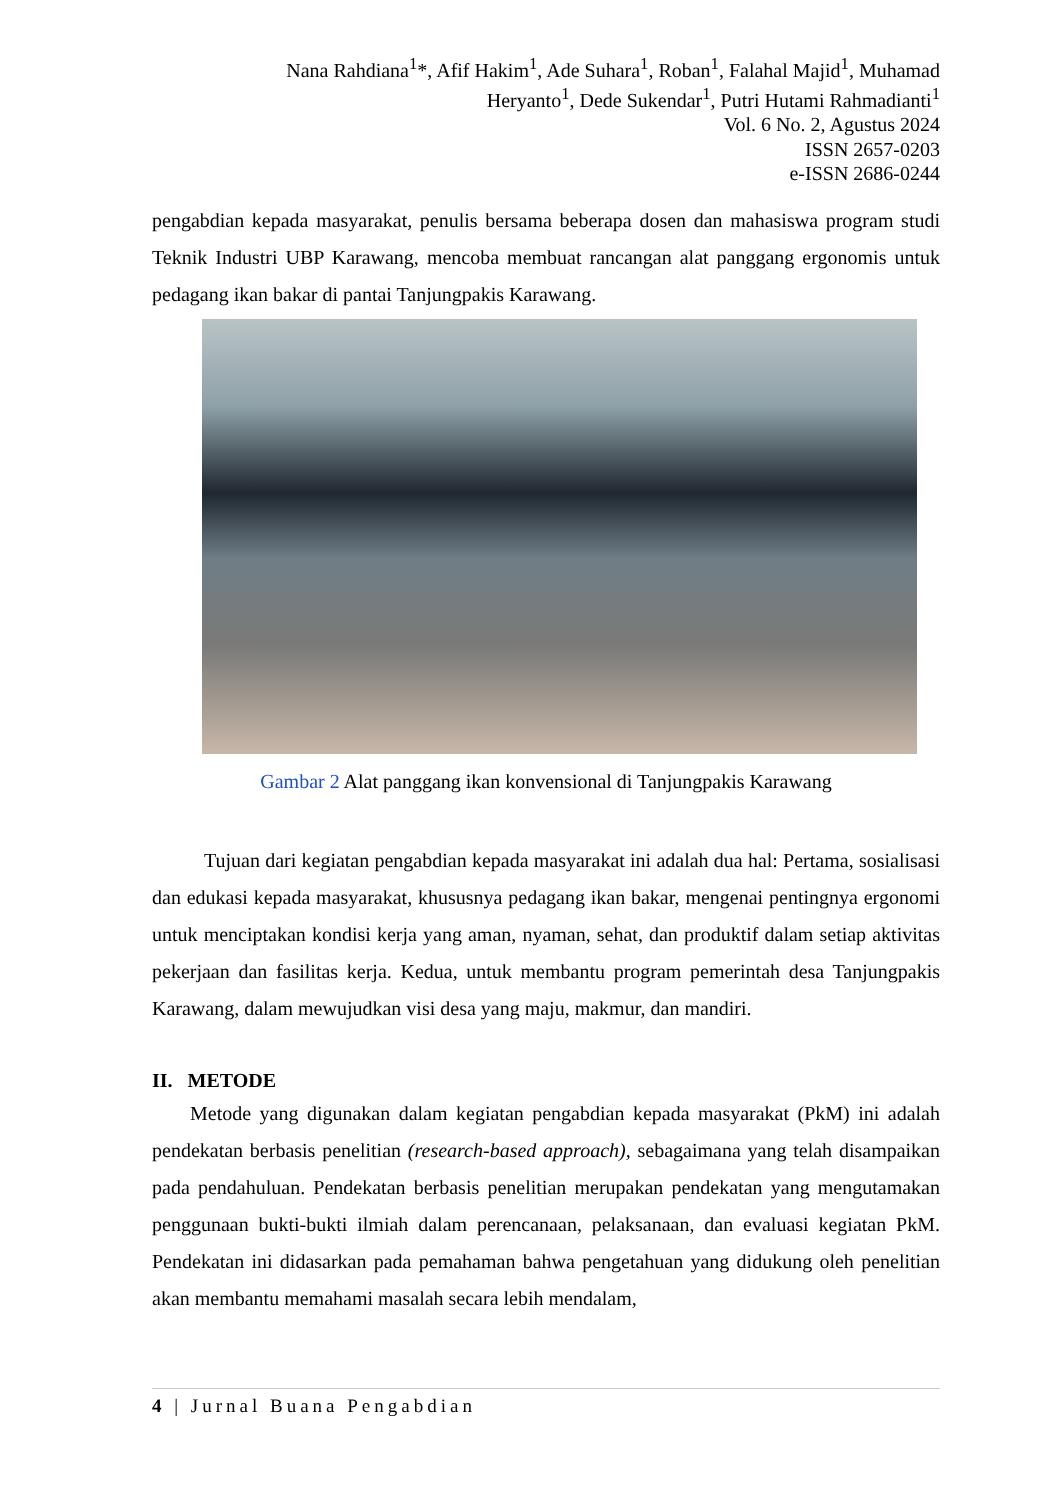Nana Rahdiana<sup>1</sup>*, Afif Hakim<sup>1</sup>, Ade Suhara<sup>1</sup>, Roban<sup>1</sup>, Falahal Majid<sup>1</sup>, Muhamad
Heryanto<sup>1</sup>, Dede Sukendar<sup>1</sup>, Putri Hutami Rahmadianti<sup>1</sup>
Vol. 6 No. 2, Agustus 2024
ISSN 2657-0203
e-ISSN 2686-0244
pengabdian kepada masyarakat, penulis bersama beberapa dosen dan mahasiswa program studi Teknik Industri UBP Karawang, mencoba membuat rancangan alat panggang ergonomis untuk pedagang ikan bakar di pantai Tanjungpakis Karawang.
Gambar 2 Alat panggang ikan konvensional di Tanjungpakis Karawang
Tujuan dari kegiatan pengabdian kepada masyarakat ini adalah dua hal: Pertama, sosialisasi dan edukasi kepada masyarakat, khususnya pedagang ikan bakar, mengenai pentingnya ergonomi untuk menciptakan kondisi kerja yang aman, nyaman, sehat, dan produktif dalam setiap aktivitas pekerjaan dan fasilitas kerja. Kedua, untuk membantu program pemerintah desa Tanjungpakis Karawang, dalam mewujudkan visi desa yang maju, makmur, dan mandiri.
II. METODE
Metode yang digunakan dalam kegiatan pengabdian kepada masyarakat (PkM) ini adalah pendekatan berbasis penelitian (research-based approach), sebagaimana yang telah disampaikan pada pendahuluan. Pendekatan berbasis penelitian merupakan pendekatan yang mengutamakan penggunaan bukti-bukti ilmiah dalam perencanaan, pelaksanaan, dan evaluasi kegiatan PkM. Pendekatan ini didasarkan pada pemahaman bahwa pengetahuan yang didukung oleh penelitian akan membantu memahami masalah secara lebih mendalam,
4 | Jurnal Buana Pengabdian